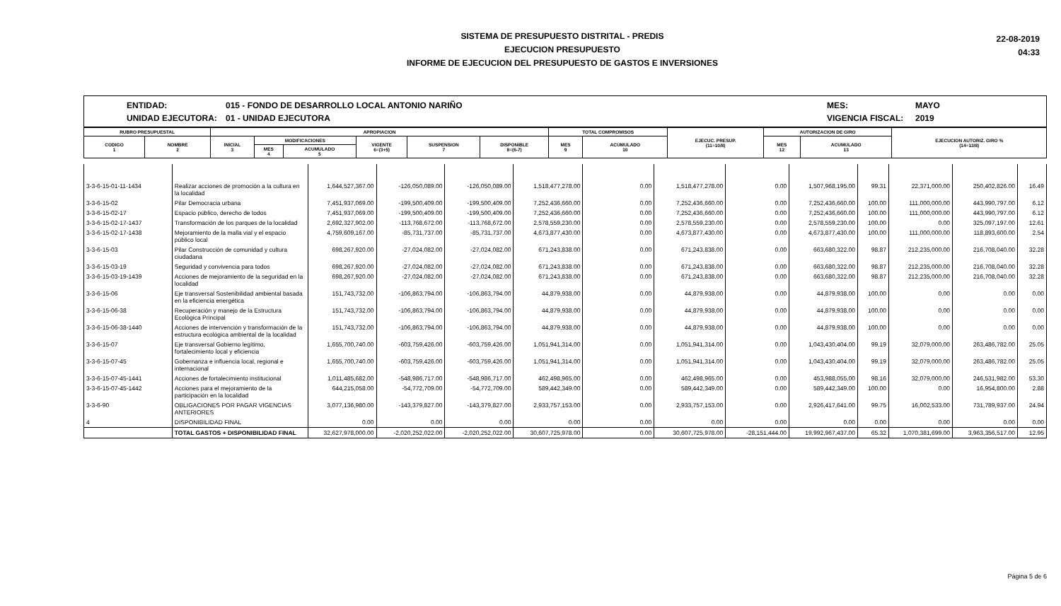SISTEMA DE PRESUPUESTO DISTRITAL - PREDIS
EJECUCION PRESUPUESTO
INFORME DE EJECUCION DEL PRESUPUESTO DE GASTOS E INVERSIONES
22-08-2019
04:33
ENTIDAD:
UNIDAD EJECUTORA:
015 - FONDO DE DESARROLLO LOCAL ANTONIO NARIÑO
01 - UNIDAD EJECUTORA
MES:
VIGENCIA FISCAL:
MAYO
2019
| RUBRO PRESUPUESTAL | | APROPIACION | | | | | | TOTAL COMPROMISOS | | EJECUC. PRESUP. (11=10/8) | AUTORIZACION DE GIRO | | EJECUCION AUTORIZ. GIRO % (14=13/8) |
| --- | --- | --- | --- | --- | --- | --- | --- | --- | --- | --- | --- | --- | --- |
| CODIGO 1 | NOMBRE 2 | INICIAL 3 | MODIFICACIONES | | VIGENTE 6=(3+5) | SUSPENSION 7 | DISPONIBLE 8=(6-7) | MES 9 | ACUMULADO 10 | | MES 12 | ACUMULADO 13 | |
| | | | MES 4 | ACUMULADO 5 | | | | | | | | | |
| 3-3-6-15-01-11-1434 | Realizar acciones de promoción a la cultura en la localidad | 1,644,527,367.00 | -126,050,089.00 | -126,050,089.00 | 1,518,477,278.00 | 0.00 | 1,518,477,278.00 | 0.00 | 1,507,968,195.00 | 99.31 | 22,371,000.00 | 250,402,826.00 | 16.49 |
| 3-3-6-15-02 | Pilar Democracia urbana | 7,451,937,069.00 | -199,500,409.00 | -199,500,409.00 | 7,252,436,660.00 | 0.00 | 7,252,436,660.00 | 0.00 | 7,252,436,660.00 | 100.00 | 111,000,000.00 | 443,990,797.00 | 6.12 |
| 3-3-6-15-02-17 | Espacio público, derecho de todos | 7,451,937,069.00 | -199,500,409.00 | -199,500,409.00 | 7,252,436,660.00 | 0.00 | 7,252,436,660.00 | 0.00 | 7,252,436,660.00 | 100.00 | 111,000,000.00 | 443,990,797.00 | 6.12 |
| 3-3-6-15-02-17-1437 | Transformación de los parques de la localidad | 2,692,327,902.00 | -113,768,672.00 | -113,768,672.00 | 2,578,559,230.00 | 0.00 | 2,578,559,230.00 | 0.00 | 2,578,559,230.00 | 100.00 | 0.00 | 325,097,197.00 | 12.61 |
| 3-3-6-15-02-17-1438 | Mejoramiento de la malla vial y el espacio público local | 4,759,609,167.00 | -85,731,737.00 | -85,731,737.00 | 4,673,877,430.00 | 0.00 | 4,673,877,430.00 | 0.00 | 4,673,877,430.00 | 100.00 | 111,000,000.00 | 118,893,600.00 | 2.54 |
| 3-3-6-15-03 | Pilar Construcción de comunidad y cultura ciudadana | 698,267,920.00 | -27,024,082.00 | -27,024,082.00 | 671,243,838.00 | 0.00 | 671,243,838.00 | 0.00 | 663,680,322.00 | 98.87 | 212,235,000.00 | 216,708,040.00 | 32.28 |
| 3-3-6-15-03-19 | Seguridad y convivencia para todos | 698,267,920.00 | -27,024,082.00 | -27,024,082.00 | 671,243,838.00 | 0.00 | 671,243,838.00 | 0.00 | 663,680,322.00 | 98.87 | 212,235,000.00 | 216,708,040.00 | 32.28 |
| 3-3-6-15-03-19-1439 | Acciones de mejoramiento de la seguridad en la localidad | 698,267,920.00 | -27,024,082.00 | -27,024,082.00 | 671,243,838.00 | 0.00 | 671,243,838.00 | 0.00 | 663,680,322.00 | 98.87 | 212,235,000.00 | 216,708,040.00 | 32.28 |
| 3-3-6-15-06 | Eje transversal Sostenibilidad ambiental basada en la eficiencia energética | 151,743,732.00 | -106,863,794.00 | -106,863,794.00 | 44,879,938.00 | 0.00 | 44,879,938.00 | 0.00 | 44,879,938.00 | 100.00 | 0.00 | 0.00 | 0.00 |
| 3-3-6-15-06-38 | Recuperación y manejo de la Estructura Ecológica Principal | 151,743,732.00 | -106,863,794.00 | -106,863,794.00 | 44,879,938.00 | 0.00 | 44,879,938.00 | 0.00 | 44,879,938.00 | 100.00 | 0.00 | 0.00 | 0.00 |
| 3-3-6-15-06-38-1440 | Acciones de intervención y transformación de la estructura ecológica ambiental de la localidad | 151,743,732.00 | -106,863,794.00 | -106,863,794.00 | 44,879,938.00 | 0.00 | 44,879,938.00 | 0.00 | 44,879,938.00 | 100.00 | 0.00 | 0.00 | 0.00 |
| 3-3-6-15-07 | Eje transversal Gobierno legítimo, fortalecimiento local y eficiencia | 1,655,700,740.00 | -603,759,426.00 | -603,759,426.00 | 1,051,941,314.00 | 0.00 | 1,051,941,314.00 | 0.00 | 1,043,430,404.00 | 99.19 | 32,079,000.00 | 263,486,782.00 | 25.05 |
| 3-3-6-15-07-45 | Gobernanza e influencia local, regional e internacional | 1,655,700,740.00 | -603,759,426.00 | -603,759,426.00 | 1,051,941,314.00 | 0.00 | 1,051,941,314.00 | 0.00 | 1,043,430,404.00 | 99.19 | 32,079,000.00 | 263,486,782.00 | 25.05 |
| 3-3-6-15-07-45-1441 | Acciones de fortalecimiento institucional | 1,011,485,682.00 | -548,986,717.00 | -548,986,717.00 | 462,498,965.00 | 0.00 | 462,498,965.00 | 0.00 | 453,988,055.00 | 98.16 | 32,079,000.00 | 246,531,982.00 | 53.30 |
| 3-3-6-15-07-45-1442 | Acciones para el mejoramiento de la participación en la localidad | 644,215,058.00 | -54,772,709.00 | -54,772,709.00 | 589,442,349.00 | 0.00 | 589,442,349.00 | 0.00 | 589,442,349.00 | 100.00 | 0.00 | 16,954,800.00 | 2.88 |
| 3-3-6-90 | OBLIGACIONES POR PAGAR VIGENCIAS ANTERIORES | 3,077,136,980.00 | -143,379,827.00 | -143,379,827.00 | 2,933,757,153.00 | 0.00 | 2,933,757,153.00 | 0.00 | 2,926,417,641.00 | 99.75 | 16,002,533.00 | 731,789,937.00 | 24.94 |
| 4 | DISPONIBILIDAD FINAL | 0.00 | 0.00 | 0.00 | 0.00 | 0.00 | 0.00 | 0.00 | 0.00 | 0.00 | 0.00 | 0.00 | 0.00 |
| | TOTAL GASTOS + DISPONIBILIDAD FINAL | 32,627,978,000.00 | -2,020,252,022.00 | -2,020,252,022.00 | 30,607,725,978.00 | 0.00 | 30,607,725,978.00 | -28,151,444.00 | 19,992,967,437.00 | 65.32 | 1,070,381,699.00 | 3,963,356,517.00 | 12.95 |
Página 5 de 6